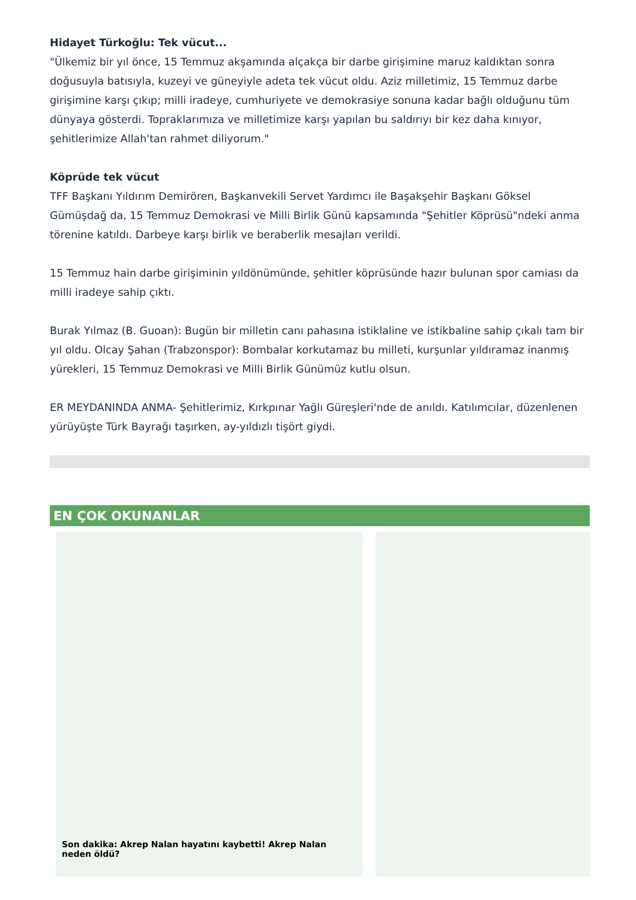Hidayet Türkoğlu: Tek vücut...
"Ülkemiz bir yıl önce, 15 Temmuz akşamında alçakça bir darbe girişimine maruz kaldıktan sonra doğusuyla batısıyla, kuzeyi ve güneyiyle adeta tek vücut oldu. Aziz milletimiz, 15 Temmuz darbe girişimine karşı çıkıp; milli iradeye, cumhuriyete ve demokrasiye sonuna kadar bağlı olduğunu tüm dünyaya gösterdi. Topraklarımıza ve milletimize karşı yapılan bu saldırıyı bir kez daha kınıyor, şehitlerimize Allah'tan rahmet diliyorum."
Köprüde tek vücut
TFF Başkanı Yıldırım Demirören, Başkanvekili Servet Yardımcı ile Başakşehir Başkanı Göksel Gümüşdağ da, 15 Temmuz Demokrasi ve Milli Birlik Günü kapsamında "Şehitler Köprüsü"ndeki anma törenine katıldı. Darbeye karşı birlik ve beraberlik mesajları verildi.
15 Temmuz hain darbe girişiminin yıldönümünde, şehitler köprüsünde hazır bulunan spor camiası da milli iradeye sahip çıktı.
Burak Yılmaz (B. Guoan): Bugün bir milletin canı pahasına istiklaline ve istikbaline sahip çıkalı tam bir yıl oldu. Olcay Şahan (Trabzonspor): Bombalar korkutamaz bu milleti, kurşunlar yıldıramaz inanmış yürekleri, 15 Temmuz Demokrasi ve Milli Birlik Günümüz kutlu olsun.
ER MEYDANINDA ANMA- Şehitlerimiz, Kırkpınar Yağlı Güreşleri'nde de anıldı. Katılımcılar, düzenlenen yürüyüşte Türk Bayrağı taşırken, ay-yıldızlı tişört giydi.
EN ÇOK OKUNANLAR
Son dakika: Akrep Nalan hayatını kaybetti! Akrep Nalan neden öldü?